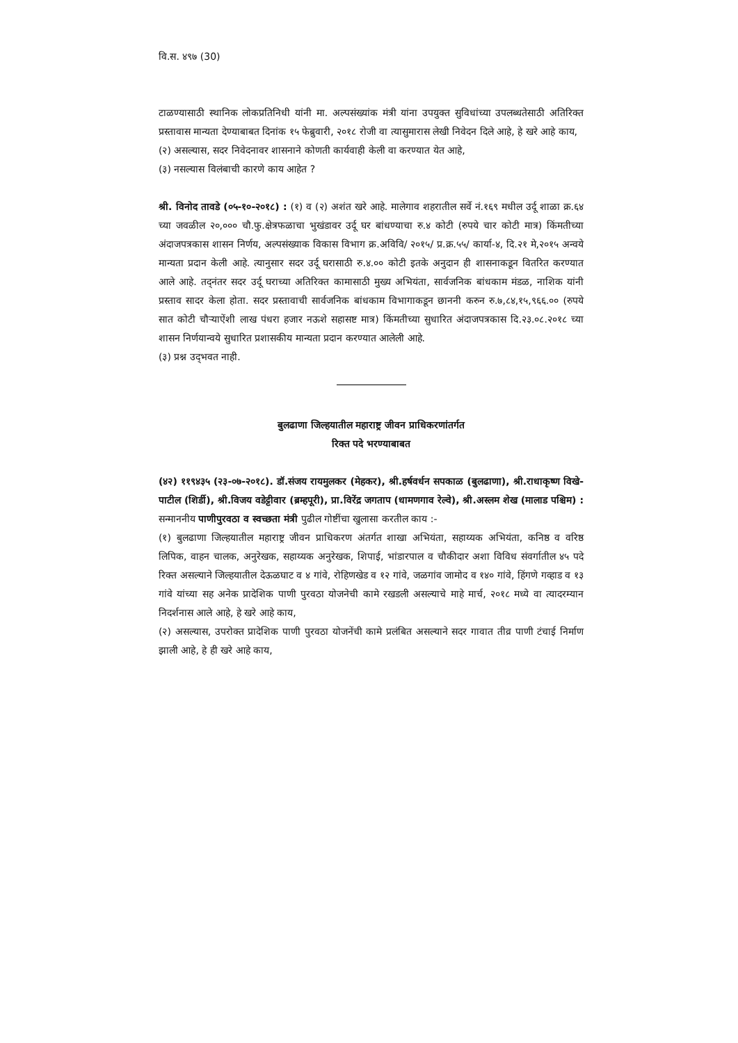वि.स. ४९७ (30)
टाळण्यासाठी स्थानिक लोकप्रतिनिधी यांनी मा. अल्पसंख्यांक मंत्री यांना उपयुक्त सुविधांच्या उपलब्धतेसाठी अतिरिक्त प्रस्तावास मान्यता देण्याबाबत दिनांक १५ फेब्रुवारी, २०१८ रोजी वा त्यासुमारास लेखी निवेदन दिले आहे, हे खरे आहे काय,
(२) असल्यास, सदर निवेदनावर शासनाने कोणती कार्यवाही केली वा करण्यात येत आहे,
(३) नसल्यास विलंबाची कारणे काय आहेत ?
श्री. विनोद तावडे (०५-१०-२०१८) : (१) व (२) अशंत खरे आहे. मालेगाव शहरातील सर्वे नं.१६९ मधील उर्दू शाळा क्र.६४ च्या जवळील २०,००० चौ.फु.क्षेत्रफळाचा भुखंडावर उर्दू घर बांधण्याचा रु.४ कोटी (रुपये चार कोटी मात्र) किंमतीच्या अंदाजपत्रकास शासन निर्णय, अल्पसंख्याक विकास विभाग क्र.अविवि/ २०१५/ प्र.क्र.५५/ कार्या-४, दि.२१ मे,२०१५ अन्वये मान्यता प्रदान केली आहे. त्यानुसार सदर उर्दू घरासाठी रु.४.०० कोटी इतके अनुदान ही शासनाकडून वितरित करण्यात आले आहे. तद्नंतर सदर उर्दू घराच्या अतिरिक्त कामासाठी मुख्य अभियंता, सार्वजनिक बांधकाम मंडळ, नाशिक यांनी प्रस्ताव सादर केला होता. सदर प्रस्तावाची सार्वजनिक बांधकाम विभागाकडून छाननी करुन रु.७,८४,१५,९६६.०० (रुपये सात कोटी चौऱ्याऐंशी लाख पंधरा हजार नऊशे सहासष्ट मात्र) किंमतीच्या सुधारित अंदाजपत्रकास दि.२३.०८.२०१८ च्या शासन निर्णयान्वये सुधारित प्रशासकीय मान्यता प्रदान करण्यात आलेली आहे.
(३) प्रश्न उद्‌भवत नाही.
बुलढाणा जिल्हयातील महाराष्ट्र जीवन प्राधिकरणांतर्गत
रिक्त पदे भरण्याबाबत
(४२) ११९४३५ (२३-०७-२०१८). डॉ.संजय रायमुलकर (मेहकर), श्री.हर्षवर्धन सपकाळ (बुलढाणा), श्री.राधाकृष्ण विखे-पाटील (शिर्डी), श्री.विजय वडेट्टीवार (ब्रम्हपूरी), प्रा.विरेंद्र जगताप (धामणगाव रेल्वे), श्री.अस्लम शेख (मालाड पश्चिम) : सन्माननीय पाणीपुरवठा व स्वच्छता मंत्री पुढील गोष्टींचा खुलासा करतील काय :-
(१) बुलढाणा जिल्हयातील महाराष्ट्र जीवन प्राधिकरण अंतर्गत शाखा अभियंता, सहाय्यक अभियंता, कनिष्ठ व वरिष्ठ लिपिक, वाहन चालक, अनुरेखक, सहाय्यक अनुरेखक, शिपाई, भांडारपाल व चौकीदार अशा विविध संवर्गातील ४५ पदे रिक्त असल्याने जिल्हयातील देऊळघाट व ४ गांवे, रोहिणखेड व १२ गांवे, जळगांव जामोद व १४० गांवे, हिंगणे गव्हाड व १३ गांवे यांच्या सह अनेक प्रादेशिक पाणी पुरवठा योजनेची कामे रखडली असल्याचे माहे मार्च, २०१८ मध्ये वा त्यादरम्यान निदर्शनास आले आहे, हे खरे आहे काय,
(२) असल्यास, उपरोक्त प्रादेशिक पाणी पुरवठा योजनेंची कामे प्रलंबित असल्याने सदर गावात तीव्र पाणी टंचाई निर्माण झाली आहे, हे ही खरे आहे काय,